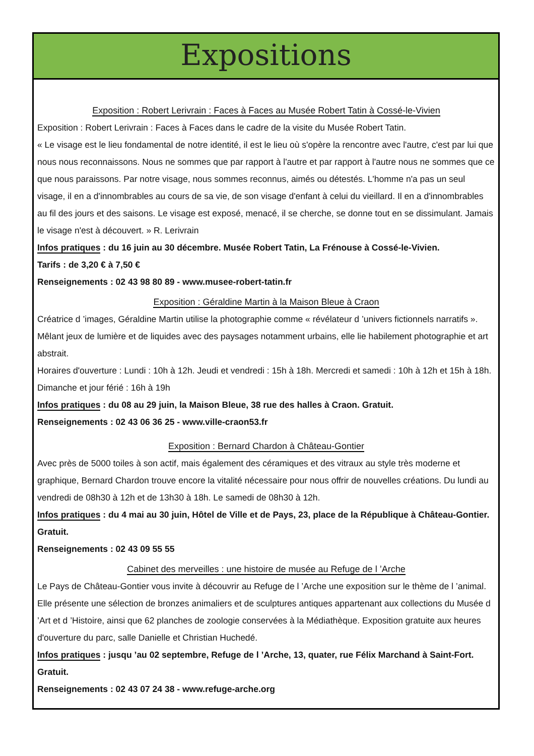Expositions
Exposition : Robert Lerivrain : Faces à Faces au Musée Robert Tatin à Cossé-le-Vivien
Exposition : Robert Lerivrain : Faces à Faces dans le cadre de la visite du Musée Robert Tatin.
« Le visage est le lieu fondamental de notre identité, il est le lieu où s'opère la rencontre avec l'autre, c'est par lui que nous nous reconnaissons. Nous ne sommes que par rapport à l'autre et par rapport à l'autre nous ne sommes que ce que nous paraissons. Par notre visage, nous sommes reconnus, aimés ou détestés. L'homme n'a pas un seul visage, il en a d'innombrables au cours de sa vie, de son visage d'enfant à celui du vieillard. Il en a d'innombrables au fil des jours et des saisons. Le visage est exposé, menacé, il se cherche, se donne tout en se dissimulant. Jamais le visage n'est à découvert. » R. Lerivrain
Infos pratiques : du 16 juin au 30 décembre. Musée Robert Tatin, La Frénouse à Cossé-le-Vivien.
Tarifs : de 3,20 € à 7,50 €
Renseignements : 02 43 98 80 89 - www.musee-robert-tatin.fr
Exposition : Géraldine Martin à la Maison Bleue à Craon
Créatrice d ’images, Géraldine Martin utilise la photographie comme « révélateur d ’univers fictionnels narratifs ». Mêlant jeux de lumière et de liquides avec des paysages notamment urbains, elle lie habilement photographie et art abstrait.
Horaires d'ouverture : Lundi : 10h à 12h. Jeudi et vendredi : 15h à 18h. Mercredi et samedi : 10h à 12h et 15h à 18h. Dimanche et jour férié : 16h à 19h
Infos pratiques : du 08 au 29 juin, la Maison Bleue, 38 rue des halles à Craon. Gratuit.
Renseignements : 02 43 06 36 25 - www.ville-craon53.fr
Exposition : Bernard Chardon à Château-Gontier
Avec près de 5000 toiles à son actif, mais également des céramiques et des vitraux au style très moderne et graphique, Bernard Chardon trouve encore la vitalité nécessaire pour nous offrir de nouvelles créations. Du lundi au vendredi de 08h30 à 12h et de 13h30 à 18h. Le samedi de 08h30 à 12h.
Infos pratiques : du 4 mai au 30 juin, Hôtel de Ville et de Pays, 23, place de la République à Château-Gontier. Gratuit.
Renseignements : 02 43 09 55 55
Cabinet des merveilles : une histoire de musée au Refuge de l ’Arche
Le Pays de Château-Gontier vous invite à découvrir au Refuge de l ’Arche une exposition sur le thème de l ’animal. Elle présente une sélection de bronzes animaliers et de sculptures antiques appartenant aux collections du Musée d ’Art et d ’Histoire, ainsi que 62 planches de zoologie conservées à la Médiathèque. Exposition gratuite aux heures d'ouverture du parc, salle Danielle et Christian Huchedé.
Infos pratiques : jusqu ’au 02 septembre, Refuge de l ’Arche, 13, quater, rue Félix Marchand à Saint-Fort. Gratuit.
Renseignements : 02 43 07 24 38 - www.refuge-arche.org